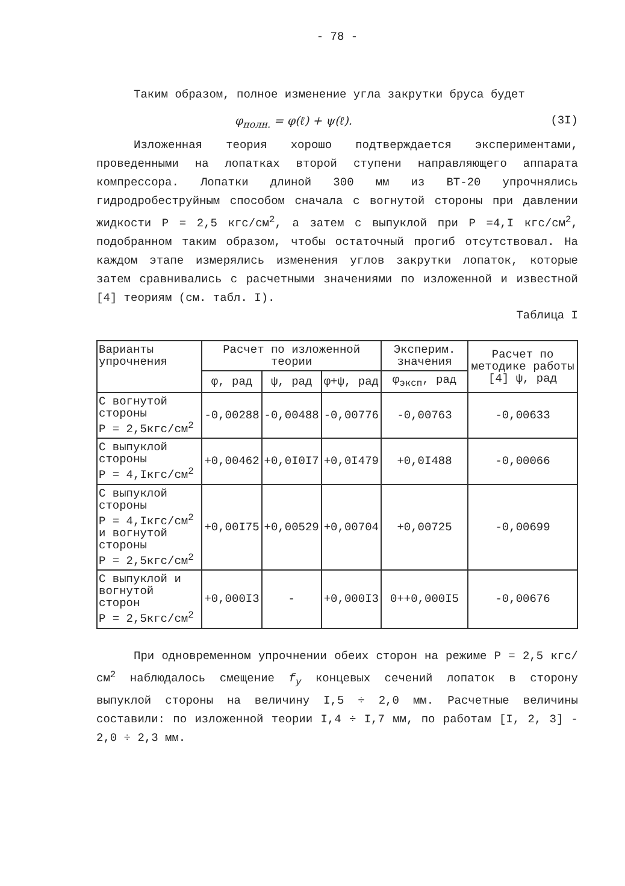- 78 -
Таким образом, полное изменение угла закрутки бруса будет
φ<sub>полн.</sub> = φ(ℓ) + ψ(ℓ). (3I)
Изложенная теория хорошо подтверждается экспериментами, проведенными на лопатках второй ступени направляющего аппарата компрессора. Лопатки длиной 300 мм из ВТ-20 упрочнялись гидродробеструйным способом сначала с вогнутой стороны при давлении жидкости P = 2,5 кгс/см<sup>2</sup>, а затем с выпуклой при P =4,I кгс/см<sup>2</sup>, подобранном таким образом, чтобы остаточный прогиб отсутствовал. На каждом этапе измерялись изменения углов закрутки лопаток, которые затем сравнивались с расчетными значениями по изложенной и известной [4] теориям (см. табл. I).
Таблица I
| Варианты упрочнения | Расчет по изложенной теории | | | Эксперим. значения | Расчет по методике работы [4] ψ, рад |
| --- | --- | --- | --- | --- | --- |
| | φ, рад | ψ, рад | φ+ψ, рад | φ<sub>эксп</sub>, рад | |
| С вогнутой стороны P = 2,5кгс/см<sup>2</sup> | -0,00288 | -0,00488 | -0,00776 | -0,00763 | -0,00633 |
| С выпуклой стороны P = 4,Iкгс/см<sup>2</sup> | +0,00462 | +0,0I0I7 | +0,0I479 | +0,0I488 | -0,00066 |
| С выпуклой стороны P = 4,Iкгс/см<sup>2</sup> и вогнутой стороны P = 2,5кгс/см<sup>2</sup> | +0,00I75 | +0,00529 | +0,00704 | +0,00725 | -0,00699 |
| С выпуклой и вогнутой сторон P = 2,5кгс/см<sup>2</sup> | +0,000I3 | - | +0,000I3 | 0++0,000I5 | -0,00676 |
При одновременном упрочнении обеих сторон на режиме P = 2,5 кгс/см<sup>2</sup> наблюдалось смещение f<sub>y</sub> концевых сечений лопаток в сторону выпуклой стороны на величину I,5 ÷ 2,0 мм. Расчетные величины составили: по изложенной теории I,4 ÷ I,7 мм, по работам [I, 2, 3] - 2,0 ÷ 2,3 мм.